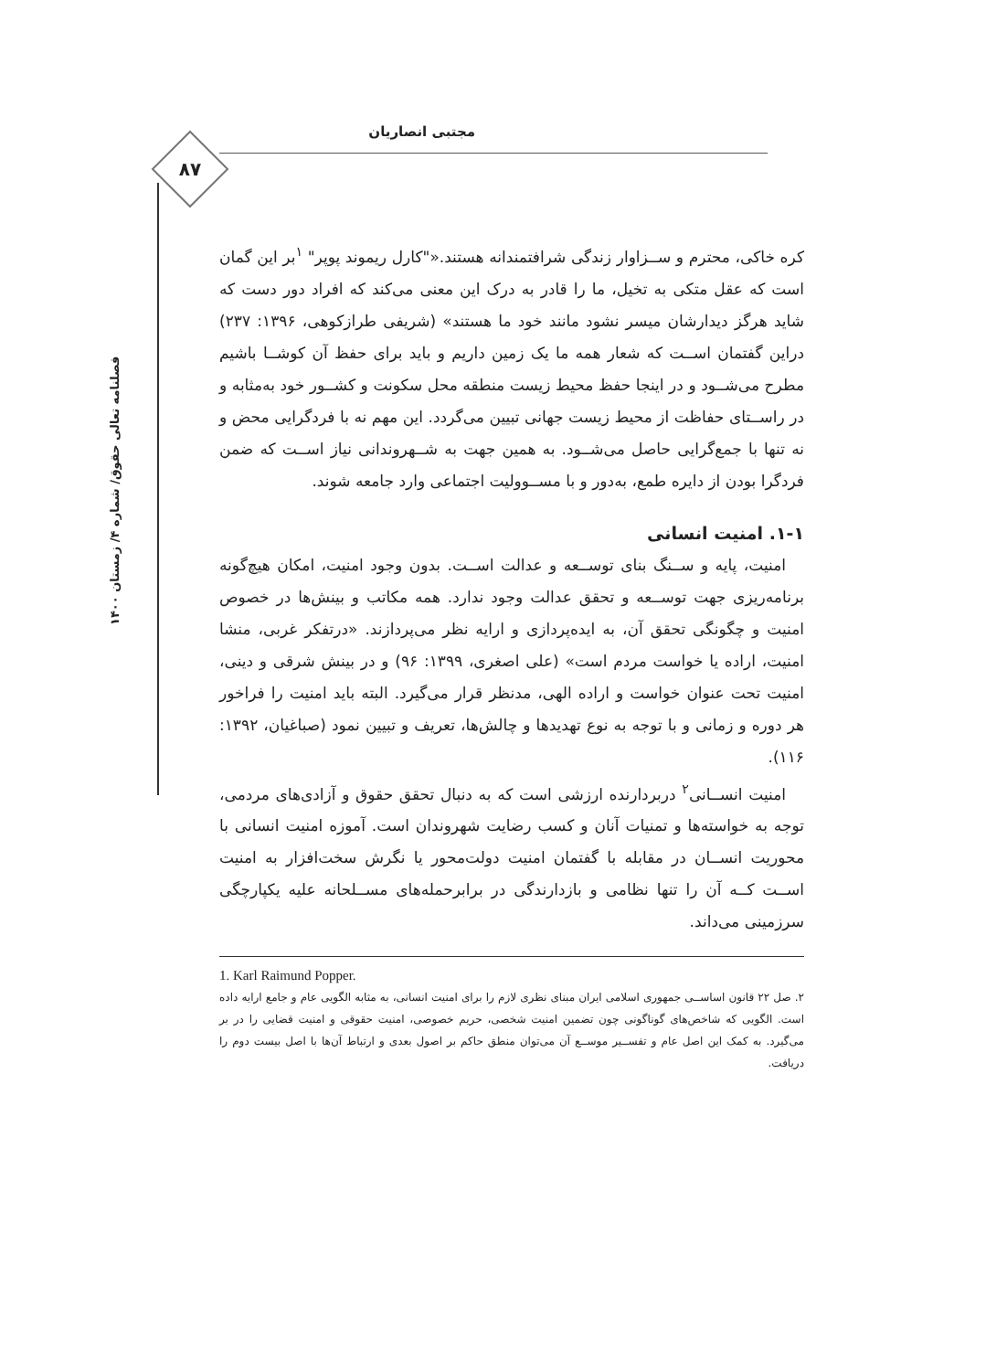مجتبی انصاریان
۸۷
فصلنامه تعالی حقوق/ شماره ۴/ زمستان ۱۴۰۰
کره خاکی، محترم و ســزاوار زندگی شرافتمندانه هستند.«"کارل ریموند پوپر" <sup>۱</sup>بر این گمان است که عقل متکی به تخیل، ما را قادر به درک این معنی می‌کند که افراد دور دست که شاید هرگز دیدارشان میسر نشود مانند خود ما هستند» (شریفی طرازکوهی، ۱۳۹۶: ۲۳۷) دراین گفتمان اســت که شعار همه ما یک زمین داریم و باید برای حفظ آن کوشــا باشیم مطرح می‌شــود و در اینجا حفظ محیط زیست منطقه محل سکونت و کشــور خود به‌مثابه و در راســتای حفاظت از محیط زیست جهانی تبیین می‌گردد. این مهم نه با فردگرایی محض و نه تنها با جمع‌گرایی حاصل می‌شــود. به همین جهت به شــهروندانی نیاز اســت که ضمن فردگرا بودن از دایره طمع، به‌دور و با مســوولیت اجتماعی وارد جامعه شوند.
۱-۱. امنیت انسانی
امنیت، پایه و ســنگ بنای توســعه و عدالت اســت. بدون وجود امنیت، امکان هیچ‌گونه برنامه‌ریزی جهت توســعه و تحقق عدالت وجود ندارد. همه مکاتب و بینش‌ها در خصوص امنیت و چگونگی تحقق آن، به ایده‌پردازی و ارایه نظر می‌پردازند. «درتفکر غربی، منشا امنیت، اراده یا خواست مردم است» (علی اصغری، ۱۳۹۹: ۹۶) و در بینش شرقی و دینی، امنیت تحت عنوان خواست و اراده الهی، مدنظر قرار می‌گیرد. البته باید امنیت را فراخور هر دوره و زمانی و با توجه به نوع تهدیدها و چالش‌ها، تعریف و تبیین نمود (صباغیان، ۱۳۹۲: ۱۱۶).
امنیت انســانی<sup>۲</sup> دربردارنده ارزشی است که به دنبال تحقق حقوق و آزادی‌های مردمی، توجه به خواسته‌ها و تمنیات آنان و کسب رضایت شهروندان است. آموزه امنیت انسانی با محوریت انســان در مقابله با گفتمان امنیت دولت‌محور یا نگرش سخت‌افزار به امنیت اســت کــه آن را تنها نظامی و بازدارندگی در برابرحمله‌های مســلحانه علیه یکپارچگی سرزمینی می‌داند.
1. Karl Raimund Popper.
۲. صل ۲۲ قانون اساســی جمهوری اسلامی ایران مبنای نظری لازم را برای امنیت انسانی، به مثابه الگویی عام و جامع ارایه داده است. الگویی که شاخص‌های گوناگونی چون تضمین امنیت شخصی، حریم خصوصی، امنیت حقوقی و امنیت قضایی را در بر می‌گیرد. به کمک این اصل عام و تفســیر موســع آن می‌توان منطق حاکم بر اصول بعدی و ارتباط آن‌ها با اصل بیست دوم را دریافت.